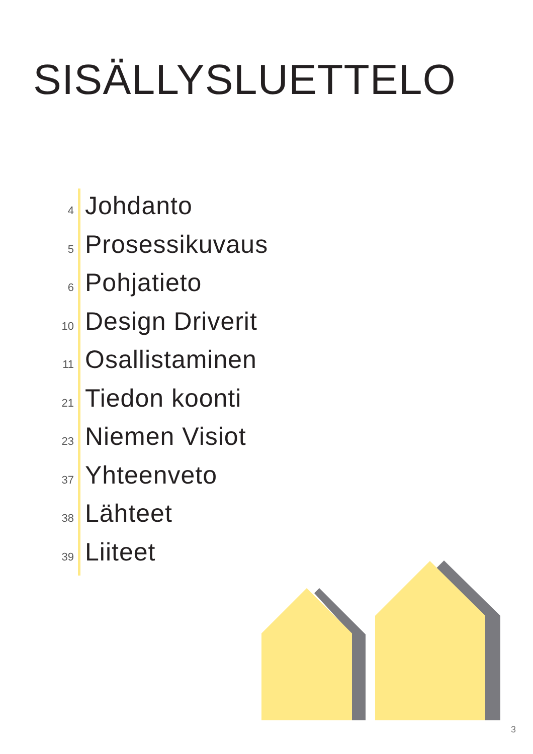SISÄLLYSLUETTELO
4 Johdanto
5 Prosessikuvaus
6 Pohjatieto
10 Design Driverit
11 Osallistaminen
21 Tiedon koonti
23 Niemen Visiot
37 Yhteenveto
38 Lähteet
39 Liiteet
3